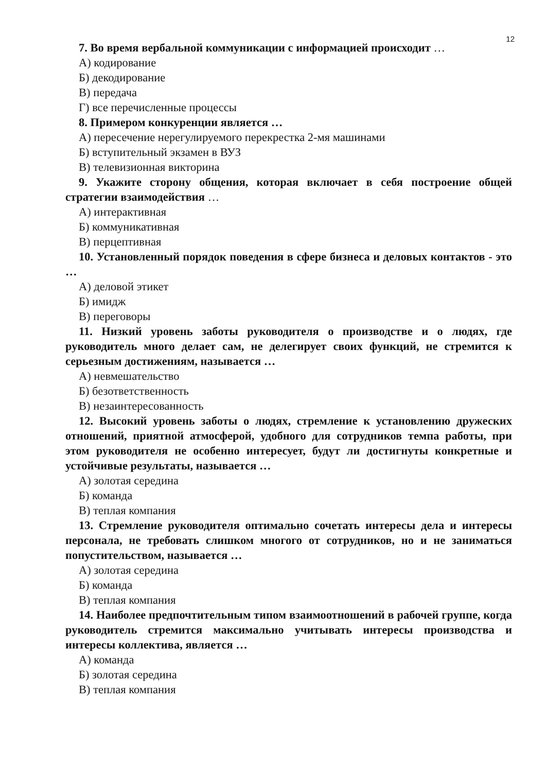12
7. Во время вербальной коммуникации с информацией происходит …
А) кодирование
Б) декодирование
В) передача
Г) все перечисленные процессы
8. Примером конкуренции является …
А) пересечение нерегулируемого перекрестка 2-мя машинами
Б) вступительный экзамен в ВУЗ
В) телевизионная викторина
9. Укажите сторону общения, которая включает в себя построение общей стратегии взаимодействия …
А) интерактивная
Б) коммуникативная
В) перцептивная
10. Установленный порядок поведения в сфере бизнеса и деловых контактов - это …
А) деловой этикет
Б) имидж
В) переговоры
11. Низкий уровень заботы руководителя о производстве и о людях, где руководитель много делает сам, не делегирует своих функций, не стремится к серьезным достижениям, называется …
А) невмешательство
Б) безответственность
В) незаинтересованность
12. Высокий уровень заботы о людях, стремление к установлению дружеских отношений, приятной атмосферой, удобного для сотрудников темпа работы, при этом руководителя не особенно интересует, будут ли достигнуты конкретные и устойчивые результаты, называется …
А) золотая середина
Б) команда
В) теплая компания
13. Стремление руководителя оптимально сочетать интересы дела и интересы персонала, не требовать слишком многого от сотрудников, но и не заниматься попустительством, называется …
А) золотая середина
Б) команда
В) теплая компания
14. Наиболее предпочтительным типом взаимоотношений в рабочей группе, когда руководитель стремится максимально учитывать интересы производства и интересы коллектива, является …
А) команда
Б) золотая середина
В) теплая компания